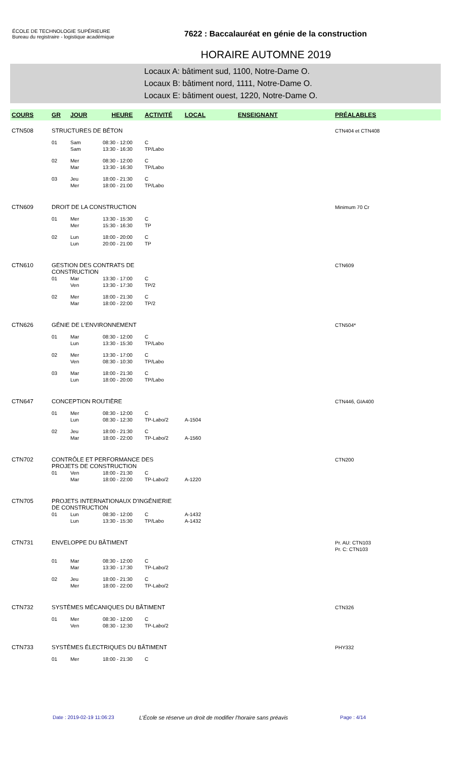ÉCOLE DE TECHNOLOGIE SUPÉRIEURE
Bureau du registraire - logistique académique
7622 : Baccalauréat en génie de la construction
HORAIRE AUTOMNE 2019
Locaux A: bâtiment sud, 1100, Notre-Dame O.
Locaux B: bâtiment nord, 1111, Notre-Dame O.
Locaux E: bâtiment ouest, 1220, Notre-Dame O.
| COURS | GR | JOUR | HEURE | ACTIVITÉ | LOCAL | ENSEIGNANT | PRÉALABLES |
| --- | --- | --- | --- | --- | --- | --- | --- |
| CTN508 | STRUCTURES DE BÉTON | | | | | | CTN404 et CTN408 |
| | 01 | Sam Sam | 08:30 - 12:00 13:30 - 16:30 | C TP/Labo | | | |
| | 02 | Mer Mar | 08:30 - 12:00 13:30 - 16:30 | C TP/Labo | | | |
| | 03 | Jeu Mer | 18:00 - 21:30 18:00 - 21:00 | C TP/Labo | | | |
| CTN609 | DROIT DE LA CONSTRUCTION | | | | | | Minimum 70 Cr |
| | 01 | Mer Mer | 13:30 - 15:30 15:30 - 16:30 | C TP | | | |
| | 02 | Lun Lun | 18:00 - 20:00 20:00 - 21:00 | C TP | | | |
| CTN610 | GESTION DES CONTRATS DE CONSTRUCTION | | | | | | CTN609 |
| | 01 | Mar Ven | 13:30 - 17:00 13:30 - 17:30 | C TP/2 | | | |
| | 02 | Mer Mar | 18:00 - 21:30 18:00 - 22:00 | C TP/2 | | | |
| CTN626 | GÉNIE DE L'ENVIRONNEMENT | | | | | | CTN504* |
| | 01 | Mar Lun | 08:30 - 12:00 13:30 - 15:30 | C TP/Labo | | | |
| | 02 | Mer Ven | 13:30 - 17:00 08:30 - 10:30 | C TP/Labo | | | |
| | 03 | Mar Lun | 18:00 - 21:30 18:00 - 20:00 | C TP/Labo | | | |
| CTN647 | CONCEPTION ROUTIÈRE | | | | | | CTN446, GIA400 |
| | 01 | Mer Lun | 08:30 - 12:00 08:30 - 12:30 | C TP-Labo/2 | A-1504 | | |
| | 02 | Jeu Mar | 18:00 - 21:30 18:00 - 22:00 | C TP-Labo/2 | A-1560 | | |
| CTN702 | CONTRÔLE ET PERFORMANCE DES PROJETS DE CONSTRUCTION | | | | | | CTN200 |
| | 01 | Ven Mar | 18:00 - 21:30 18:00 - 22:00 | C TP-Labo/2 | A-1220 | | |
| CTN705 | PROJETS INTERNATIONAUX D'INGÉNIERIE DE CONSTRUCTION | | | | | | |
| | 01 | Lun Lun | 08:30 - 12:00 13:30 - 15:30 | C TP/Labo | A-1432 A-1432 | | |
| CTN731 | ENVELOPPE DU BÂTIMENT | | | | | | Pr. AU: CTN103 Pr. C: CTN103 |
| | 01 | Mar Mar | 08:30 - 12:00 13:30 - 17:30 | C TP-Labo/2 | | | |
| | 02 | Jeu Mer | 18:00 - 21:30 18:00 - 22:00 | C TP-Labo/2 | | | |
| CTN732 | SYSTÈMES MÉCANIQUES DU BÂTIMENT | | | | | | CTN326 |
| | 01 | Mer Ven | 08:30 - 12:00 08:30 - 12:30 | C TP-Labo/2 | | | |
| CTN733 | SYSTÈMES ÉLECTRIQUES DU BÂTIMENT | | | | | | PHY332 |
| | 01 | Mer | 18:00 - 21:30 | C | | | |
Date : 2019-02-19 11:06:23 L’École se réserve un droit de modifier l’horaire sans préavis
Page : 4/14